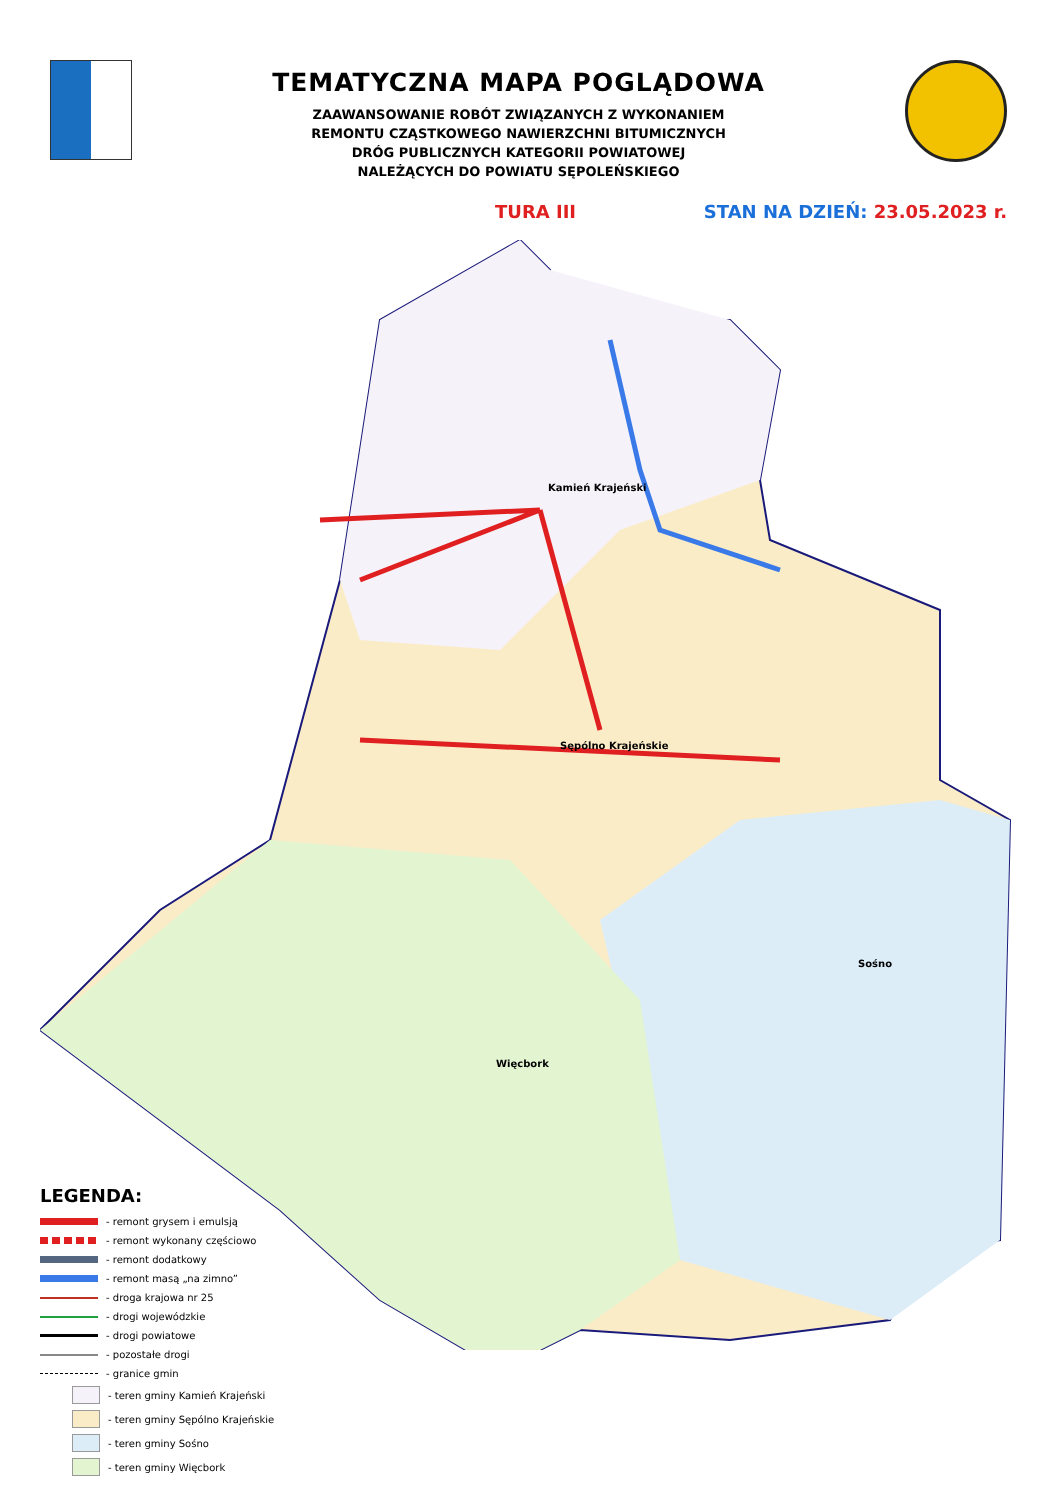TEMATYCZNA MAPA POGLĄDOWA
ZAAWANSOWANIE ROBÓT ZWIĄZANYCH Z WYKONANIEM
REMONTU CZĄSTKOWEGO NAWIERZCHNI BITUMICZNYCH
DRÓG PUBLICZNYCH KATEGORII POWIATOWEJ
NALEŻĄCYCH DO POWIATU SĘPOLEŃSKIEGO
TURA III STAN NA DZIEŃ: 23.05.2023 r.
Sępólno Krajeńskie
Kamień Krajeński
Więcbork
Sośno
LEGENDA:
- remont grysem i emulsją
- remont wykonany częściowo
- remont dodatkowy
- remont masą „na zimno”
- droga krajowa nr 25
- drogi wojewódzkie
- drogi powiatowe
- pozostałe drogi
- granice gmin
- teren gminy Kamień Krajeński
- teren gminy Sępólno Krajeńskie
- teren gminy Sośno
- teren gminy Więcbork